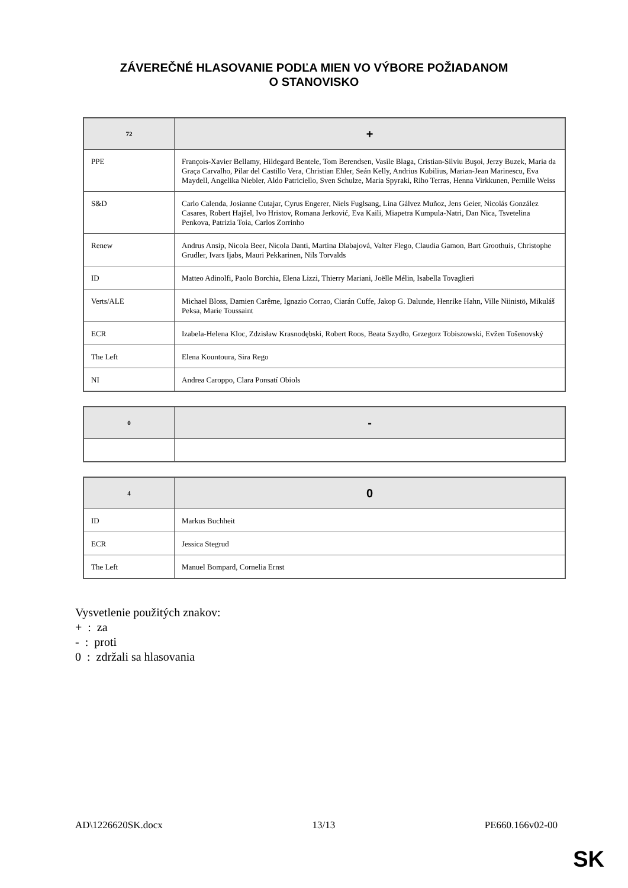ZÁVEREČNÉ HLASOVANIE PODĽA MIEN VO VÝBORE POŽIADANOM
O STANOVISKO
| 72 | + |
| --- | --- |
| PPE | François-Xavier Bellamy, Hildegard Bentele, Tom Berendsen, Vasile Blaga, Cristian-Silviu Buşoi, Jerzy Buzek, Maria da Graça Carvalho, Pilar del Castillo Vera, Christian Ehler, Seán Kelly, Andrius Kubilius, Marian-Jean Marinescu, Eva Maydell, Angelika Niebler, Aldo Patriciello, Sven Schulze, Maria Spyraki, Riho Terras, Henna Virkkunen, Pernille Weiss |
| S&D | Carlo Calenda, Josianne Cutajar, Cyrus Engerer, Niels Fuglsang, Lina Gálvez Muñoz, Jens Geier, Nicolás González Casares, Robert Hajšel, Ivo Hristov, Romana Jerković, Eva Kaili, Miapetra Kumpula-Natri, Dan Nica, Tsvetelina Penkova, Patrizia Toia, Carlos Zorrinho |
| Renew | Andrus Ansip, Nicola Beer, Nicola Danti, Martina Dlabajová, Valter Flego, Claudia Gamon, Bart Groothuis, Christophe Grudler, Ivars Ijabs, Mauri Pekkarinen, Nils Torvalds |
| ID | Matteo Adinolfi, Paolo Borchia, Elena Lizzi, Thierry Mariani, Joëlle Mélin, Isabella Tovaglieri |
| Verts/ALE | Michael Bloss, Damien Carême, Ignazio Corrao, Ciarán Cuffe, Jakop G. Dalunde, Henrike Hahn, Ville Niinistö, Mikuláš Peksa, Marie Toussaint |
| ECR | Izabela-Helena Kloc, Zdzisław Krasnodębski, Robert Roos, Beata Szydło, Grzegorz Tobiszowski, Evžen Tošenovský |
| The Left | Elena Kountoura, Sira Rego |
| NI | Andrea Caroppo, Clara Ponsatí Obiols |
| 0 | - |
| --- | --- |
| 4 | 0 |
| --- | --- |
| ID | Markus Buchheit |
| ECR | Jessica Stegrud |
| The Left | Manuel Bompard, Cornelia Ernst |
Vysvetlenie použitých znakov:
+ : za
- : proti
0 : zdržali sa hlasovania
AD\1226620SK.docx 13/13 PE660.166v02-00
SK